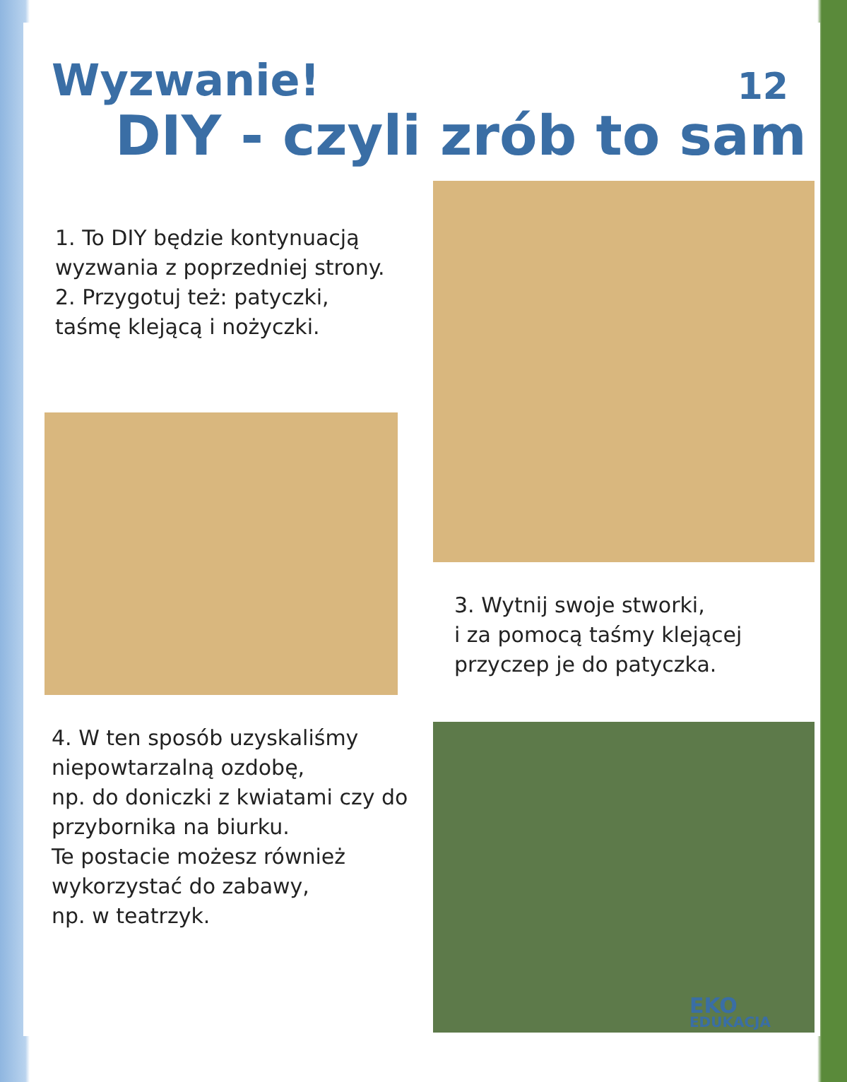12
Wyzwanie!
DIY - czyli zrób to sam
1. To DIY będzie kontynuacją
wyzwania z poprzedniej strony.
2. Przygotuj też: patyczki,
taśmę klejącą i nożyczki.
4. W ten sposób uzyskaliśmy niepowtarzalną ozdobę,
np. do doniczki z kwiatami czy do przybornika na biurku.
Te postacie możesz również wykorzystać do zabawy,
np. w teatrzyk.
3. Wytnij swoje stworki,
i za pomocą taśmy klejącej
przyczep je do patyczka.
EKO
EDUKACJA